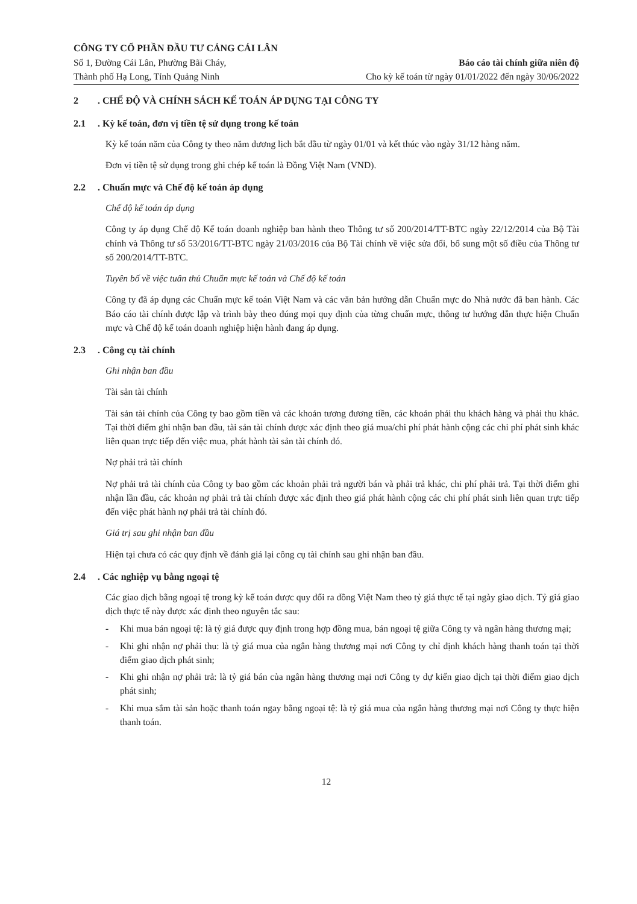CÔNG TY CỔ PHẦN ĐẦU TƯ CẢNG CÁI LÂN
Số 1, Đường Cái Lân, Phường Bãi Cháy,
Thành phố Hạ Long, Tỉnh Quảng Ninh
Báo cáo tài chính giữa niên độ
Cho kỳ kế toán từ ngày 01/01/2022 đến ngày 30/06/2022
2. CHẾ ĐỘ VÀ CHÍNH SÁCH KẾ TOÁN ÁP DỤNG TẠI CÔNG TY
2.1. Kỳ kế toán, đơn vị tiền tệ sử dụng trong kế toán
Kỳ kế toán năm của Công ty theo năm dương lịch bắt đầu từ ngày 01/01 và kết thúc vào ngày 31/12 hàng năm.
Đơn vị tiền tệ sử dụng trong ghi chép kế toán là Đồng Việt Nam (VND).
2.2. Chuẩn mực và Chế độ kế toán áp dụng
Chế độ kế toán áp dụng
Công ty áp dụng Chế độ Kế toán doanh nghiệp ban hành theo Thông tư số 200/2014/TT-BTC ngày 22/12/2014 của Bộ Tài chính và Thông tư số 53/2016/TT-BTC ngày 21/03/2016 của Bộ Tài chính về việc sửa đổi, bổ sung một số điều của Thông tư số 200/2014/TT-BTC.
Tuyên bố về việc tuân thủ Chuẩn mực kế toán và Chế độ kế toán
Công ty đã áp dụng các Chuẩn mực kế toán Việt Nam và các văn bản hướng dẫn Chuẩn mực do Nhà nước đã ban hành. Các Báo cáo tài chính được lập và trình bày theo đúng mọi quy định của từng chuẩn mực, thông tư hướng dẫn thực hiện Chuẩn mực và Chế độ kế toán doanh nghiệp hiện hành đang áp dụng.
2.3. Công cụ tài chính
Ghi nhận ban đầu
Tài sản tài chính
Tài sản tài chính của Công ty bao gồm tiền và các khoản tương đương tiền, các khoản phải thu khách hàng và phải thu khác. Tại thời điểm ghi nhận ban đầu, tài sản tài chính được xác định theo giá mua/chi phí phát hành cộng các chi phí phát sinh khác liên quan trực tiếp đến việc mua, phát hành tài sản tài chính đó.
Nợ phải trả tài chính
Nợ phải trả tài chính của Công ty bao gồm các khoản phải trả người bán và phải trả khác, chi phí phải trả. Tại thời điểm ghi nhận lần đầu, các khoản nợ phải trả tài chính được xác định theo giá phát hành cộng các chi phí phát sinh liên quan trực tiếp đến việc phát hành nợ phải trả tài chính đó.
Giá trị sau ghi nhận ban đầu
Hiện tại chưa có các quy định về đánh giá lại công cụ tài chính sau ghi nhận ban đầu.
2.4. Các nghiệp vụ bằng ngoại tệ
Các giao dịch bằng ngoại tệ trong kỳ kế toán được quy đổi ra đồng Việt Nam theo tỷ giá thực tế tại ngày giao dịch. Tỷ giá giao dịch thực tế này được xác định theo nguyên tắc sau:
- Khi mua bán ngoại tệ: là tỷ giá được quy định trong hợp đồng mua, bán ngoại tệ giữa Công ty và ngân hàng thương mại;
- Khi ghi nhận nợ phải thu: là tỷ giá mua của ngân hàng thương mại nơi Công ty chỉ định khách hàng thanh toán tại thời điểm giao dịch phát sinh;
- Khi ghi nhận nợ phải trả: là tỷ giá bán của ngân hàng thương mại nơi Công ty dự kiến giao dịch tại thời điểm giao dịch phát sinh;
- Khi mua sắm tài sản hoặc thanh toán ngay bằng ngoại tệ: là tỷ giá mua của ngân hàng thương mại nơi Công ty thực hiện thanh toán.
12